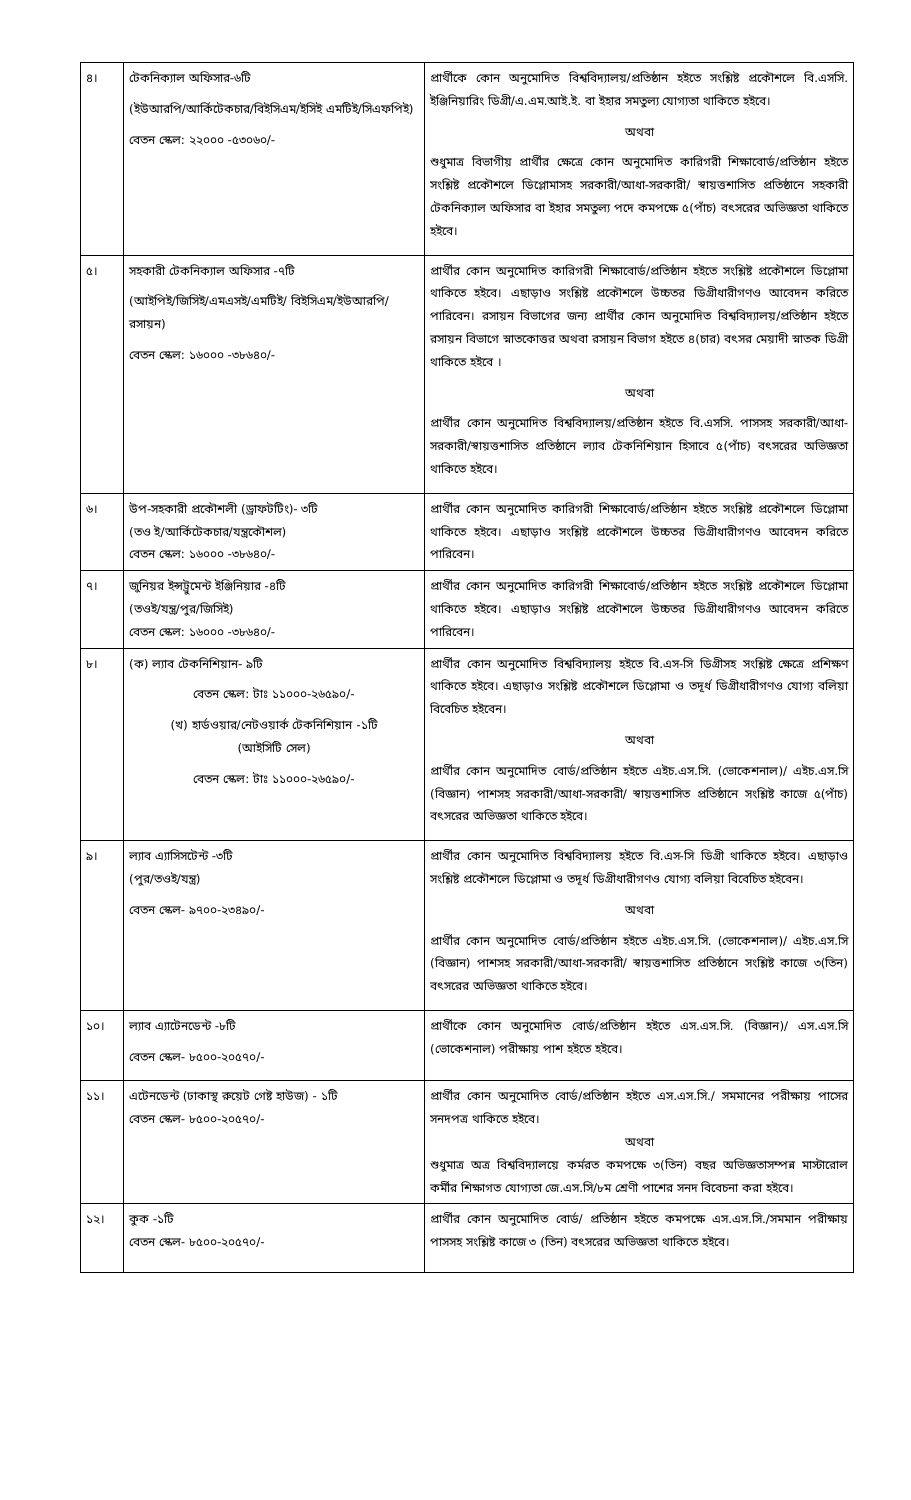| ৪। | টেকনিক্যাল অফিসার-৬টি (ইউআরপি/আর্কিটেকচার/বিইসিএম/ইসিই এমটিই/সিএফপিই) বেতন স্কেল: ২২০০০ -৫৩০৬০/- | প্রার্থীকে কোন অনুমোদিত বিশ্ববিদ্যালয়/প্রতিষ্ঠান হইতে সংশ্লিষ্ট প্রকৌশলে বি.এসসি. ইঞ্জিনিয়ারিং ডিগ্রী/এ.এম.আই.ই. বা ইহার সমতুল্য যোগ্যতা থাকিতে হইবে। অথবা শুধুমাত্র বিভাগীয় প্রার্থীর ক্ষেত্রে কোন অনুমোদিত কারিগরী শিক্ষাবোর্ড/প্রতিষ্ঠান হইতে সংশ্লিষ্ট প্রকৌশলে ডিপ্লোমাসহ সরকারী/আধা-সরকারী/ স্বায়ত্তশাসিত প্রতিষ্ঠানে সহকারী টেকনিক্যাল অফিসার বা ইহার সমতুল্য পদে কমপক্ষে ৫(পাঁচ) বৎসরের অভিজ্ঞতা থাকিতে হইবে। |
| ৫। | সহকারী টেকনিক্যাল অফিসার -৭টি (আইপিই/জিসিই/এমএসই/এমটিই/ বিইসিএম/ইউআরপি/রসায়ন) বেতন স্কেল: ১৬০০০ -৩৮৬৪০/- | প্রার্থীর কোন অনুমোদিত কারিগরী শিক্ষাবোর্ড/প্রতিষ্ঠান হইতে সংশ্লিষ্ট প্রকৌশলে ডিপ্লোমা থাকিতে হইবে। এছাড়াও সংশ্লিষ্ট প্রকৌশলে উচ্চতর ডিগ্রীধারীগণও আবেদন করিতে পারিবেন। রসায়ন বিভাগের জন্য প্রার্থীর কোন অনুমোদিত বিশ্ববিদ্যালয়/প্রতিষ্ঠান হইতে রসায়ন বিভাগে স্নাতকোত্তর অথবা রসায়ন বিভাগ হইতে ৪(চার) বৎসর মেয়াদী স্নাতক ডিগ্রী থাকিতে হইবে । অথবা প্রার্থীর কোন অনুমোদিত বিশ্ববিদ্যালয়/প্রতিষ্ঠান হইতে বি.এসসি. পাসসহ সরকারী/আধা-সরকারী/স্বায়ত্তশাসিত প্রতিষ্ঠানে ল্যাব টেকনিশিয়ান হিসাবে ৫(পাঁচ) বৎসরের অভিজ্ঞতা থাকিতে হইবে। |
| ৬। | উপ-সহকারী প্রকৌশলী (ড্রাফটটিং)- ৩টি (তও ই/আর্কিটেকচার/যন্ত্রকৌশল) বেতন স্কেল: ১৬০০০ -৩৮৬৪০/- | প্রার্থীর কোন অনুমোদিত কারিগরী শিক্ষাবোর্ড/প্রতিষ্ঠান হইতে সংশ্লিষ্ট প্রকৌশলে ডিপ্লোমা থাকিতে হইবে। এছাড়াও সংশ্লিষ্ট প্রকৌশলে উচ্চতর ডিগ্রীধারীগণও আবেদন করিতে পারিবেন। |
| ৭। | জুনিয়র ইন্সট্রুমেন্ট ইঞ্জিনিয়ার -৪টি (তওই/যন্ত্র/পুর/জিসিই) বেতন স্কেল: ১৬০০০ -৩৮৬৪০/- | প্রার্থীর কোন অনুমোদিত কারিগরী শিক্ষাবোর্ড/প্রতিষ্ঠান হইতে সংশ্লিষ্ট প্রকৌশলে ডিপ্লোমা থাকিতে হইবে। এছাড়াও সংশ্লিষ্ট প্রকৌশলে উচ্চতর ডিগ্রীধারীগণও আবেদন করিতে পারিবেন। |
| ৮। | (ক) ল্যাব টেকনিশিয়ান- ৯টি বেতন স্কেল: টাঃ ১১০০০-২৬৫৯০/- (খ) হার্ডওয়ার/নেটওয়ার্ক টেকনিশিয়ান -১টি (আইসিটি সেল) বেতন স্কেল: টাঃ ১১০০০-২৬৫৯০/- | প্রার্থীর কোন অনুমোদিত বিশ্ববিদ্যালয় হইতে বি.এস-সি ডিগ্রীসহ সংশ্লিষ্ট ক্ষেত্রে প্রশিক্ষণ থাকিতে হইবে। এছাড়াও সংশ্লিষ্ট প্রকৌশলে ডিপ্লোমা ও তদূর্ধ ডিগ্রীধারীগণও যোগ্য বলিয়া বিবেচিত হইবেন। অথবা প্রার্থীর কোন অনুমোদিত বোর্ড/প্রতিষ্ঠান হইতে এইচ.এস.সি. (ভোকেশনাল)/ এইচ.এস.সি (বিজ্ঞান) পাশসহ সরকারী/আধা-সরকারী/ স্বায়ত্তশাসিত প্রতিষ্ঠানে সংশ্লিষ্ট কাজে ৫(পাঁচ) বৎসরের অভিজ্ঞতা থাকিতে হইবে। |
| ৯। | ল্যাব এ্যাসিসটেন্ট -৩টি (পুর/তওই/যন্ত্র) বেতন স্কেল- ৯৭০০-২৩৪৯০/- | প্রার্থীর কোন অনুমোদিত বিশ্ববিদ্যালয় হইতে বি.এস-সি ডিগ্রী থাকিতে হইবে। এছাড়াও সংশ্লিষ্ট প্রকৌশলে ডিপ্লোমা ও তদূর্ধ ডিগ্রীধারীগণও যোগ্য বলিয়া বিবেচিত হইবেন। অথবা প্রার্থীর কোন অনুমোদিত বোর্ড/প্রতিষ্ঠান হইতে এইচ.এস.সি. (ভোকেশনাল)/ এইচ.এস.সি (বিজ্ঞান) পাশসহ সরকারী/আধা-সরকারী/ স্বায়ত্তশাসিত প্রতিষ্ঠানে সংশ্লিষ্ট কাজে ৩(তিন) বৎসরের অভিজ্ঞতা থাকিতে হইবে। |
| ১০। | ল্যাব এ্যাটেনডেন্ট -৮টি বেতন স্কেল- ৮৫০০-২০৫৭০/- | প্রার্থীকে কোন অনুমোদিত বোর্ড/প্রতিষ্ঠান হইতে এস.এস.সি. (বিজ্ঞান)/ এস.এস.সি (ভোকেশনাল) পরীক্ষায় পাশ হইতে হইবে। |
| ১১। | এটেনডেন্ট (ঢাকাস্থ রুয়েট গেষ্ট হাউজ) - ১টি বেতন স্কেল- ৮৫০০-২০৫৭০/- | প্রার্থীর কোন অনুমোদিত বোর্ড/প্রতিষ্ঠান হইতে এস.এস.সি./ সমমানের পরীক্ষায় পাসের সনদপত্র থাকিতে হইবে। অথবা শুধুমাত্র অত্র বিশ্ববিদ্যালয়ে কর্মরত কমপক্ষে ৩(তিন) বছর অভিজ্ঞতাসম্পন্ন মাস্টারোল কর্মীর শিক্ষাগত যোগ্যতা জে.এস.সি/৮ম শ্রেণী পাশের সনদ বিবেচনা করা হইবে। |
| ১২। | কুক -১টি বেতন স্কেল- ৮৫০০-২০৫৭০/- | প্রার্থীর কোন অনুমোদিত বোর্ড/ প্রতিষ্ঠান হইতে কমপক্ষে এস.এস.সি./সমমান পরীক্ষায় পাসসহ সংশ্লিষ্ট কাজে ৩ (তিন) বৎসরের অভিজ্ঞতা থাকিতে হইবে। |